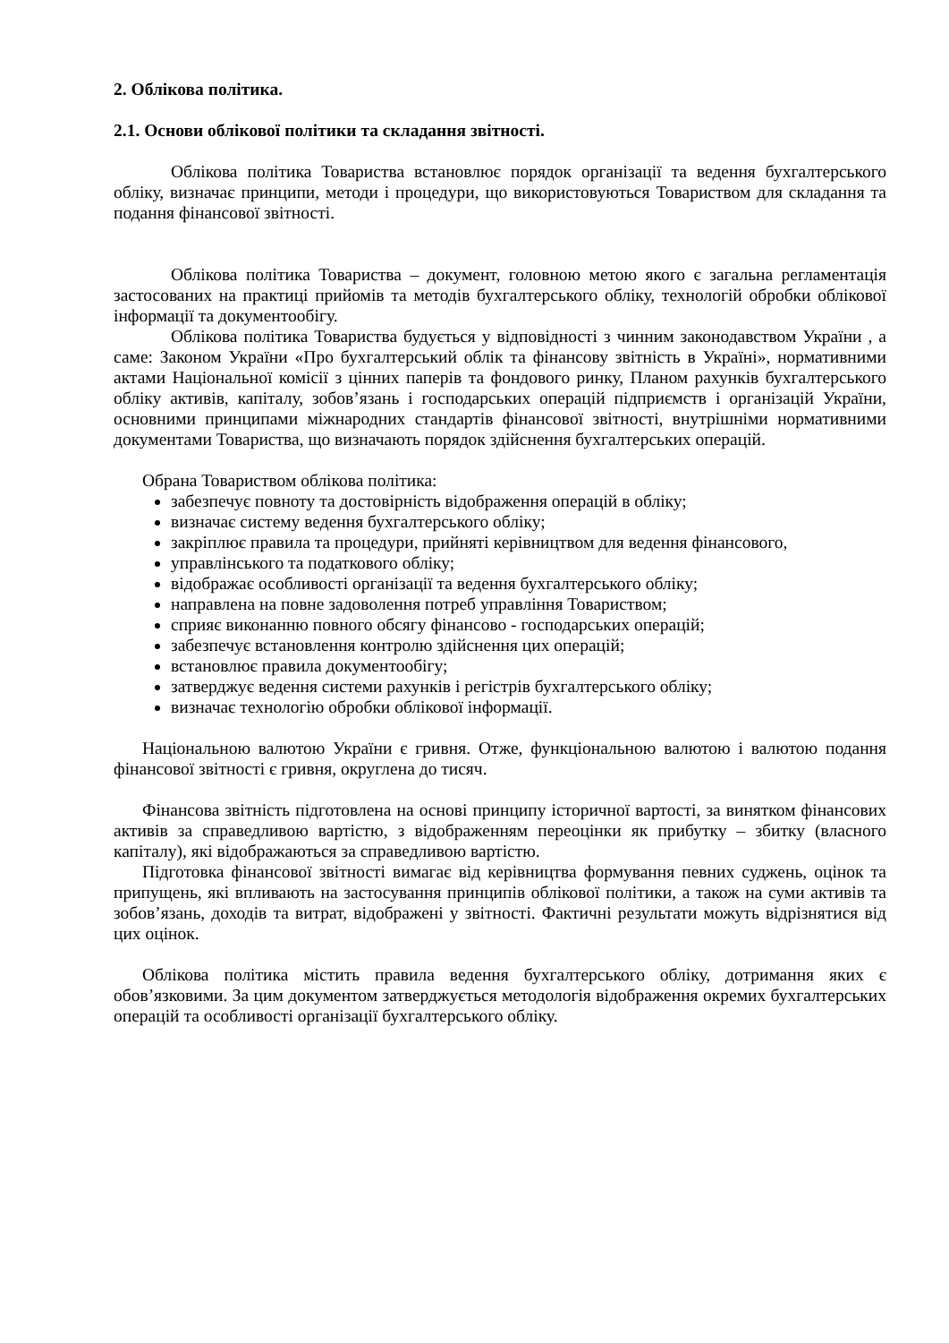2. Облікова політика.
2.1. Основи облікової політики та складання звітності.
Облікова політика Товариства встановлює порядок організації та ведення бухгалтерського обліку, визначає принципи, методи і процедури, що використовуються Товариством для складання та подання фінансової звітності.
Облікова політика Товариства – документ, головною метою якого є загальна регламентація застосованих на практиці прийомів та методів бухгалтерського обліку, технологій обробки облікової інформації та документообігу.
Облікова політика Товариства будується у відповідності з чинним законодавством України , а саме: Законом України «Про бухгалтерський облік та фінансову звітність в Україні», нормативними актами Національної комісії з цінних паперів та фондового ринку, Планом рахунків бухгалтерського обліку активів, капіталу, зобов’язань і господарських операцій підприємств і організацій України, основними принципами міжнародних стандартів фінансової звітності, внутрішніми нормативними документами Товариства, що визначають порядок здійснення бухгалтерських операцій.
Обрана Товариством облікова політика:
забезпечує повноту та достовірність відображення операцій в обліку;
визначає систему ведення бухгалтерського обліку;
закріплює правила та процедури, прийняті керівництвом для ведення фінансового,
управлінського та податкового обліку;
відображає особливості організації та ведення бухгалтерського обліку;
направлена на повне задоволення потреб управління Товариством;
сприяє виконанню повного обсягу фінансово - господарських операцій;
забезпечує встановлення контролю здійснення цих операцій;
встановлює правила документообігу;
затверджує ведення системи рахунків і регістрів бухгалтерського обліку;
визначає технологію обробки облікової інформації.
Національною валютою України є гривня. Отже, функціональною валютою і валютою подання фінансової звітності є гривня, округлена до тисяч.
Фінансова звітність підготовлена на основі принципу історичної вартості, за винятком фінансових активів за справедливою вартістю, з відображенням переоцінки як прибутку – збитку (власного капіталу), які відображаються за справедливою вартістю.
Підготовка фінансової звітності вимагає від керівництва формування певних суджень, оцінок та припущень, які впливають на застосування принципів облікової політики, а також на суми активів та зобов’язань, доходів та витрат, відображені у звітності. Фактичні результати можуть відрізнятися від цих оцінок.
Облікова політика містить правила ведення бухгалтерського обліку, дотримання яких є обов’язковими. За цим документом затверджується методологія відображення окремих бухгалтерських операцій та особливості організації бухгалтерського обліку.